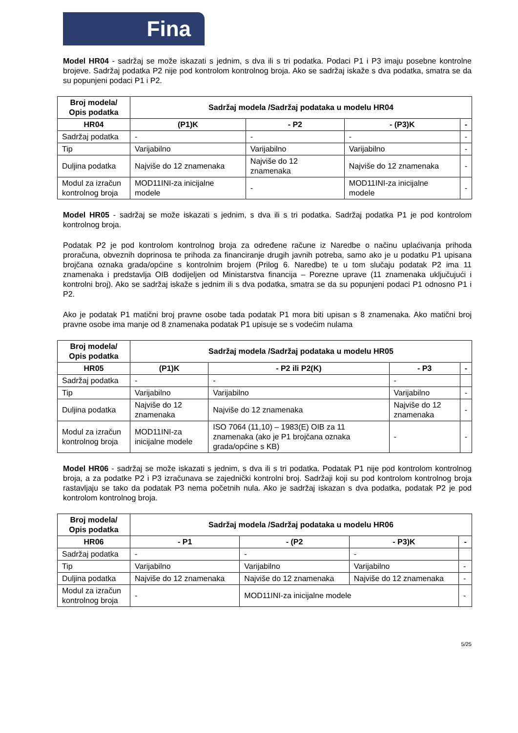Fina
Model HR04 - sadržaj se može iskazati s jednim, s dva ili s tri podatka. Podaci P1 i P3 imaju posebne kontrolne brojeve. Sadržaj podatka P2 nije pod kontrolom kontrolnog broja. Ako se sadržaj iskaže s dva podatka, smatra se da su popunjeni podaci P1 i P2.
| Broj modela/ Opis podatka | Sadržaj modela /Sadržaj podataka u modelu HR04 | | | |
| --- | --- | --- | --- | --- |
| HR04 | (P1)K | - P2 | - (P3)K | - |
| Sadržaj podatka | - | - | - | - |
| Tip | Varijabilno | Varijabilno | Varijabilno | - |
| Duljina podatka | Najviše do 12 znamenaka | Najviše do 12 znamenaka | Najviše do 12 znamenaka | - |
| Modul za izračun kontrolnog broja | MOD11INI-za inicijalne modele | - | MOD11INI-za inicijalne modele | - |
Model HR05 - sadržaj se može iskazati s jednim, s dva ili s tri podatka. Sadržaj podatka P1 je pod kontrolom kontrolnog broja.
Podatak P2 je pod kontrolom kontrolnog broja za određene račune iz Naredbe o načinu uplaćivanja prihoda proračuna, obveznih doprinosa te prihoda za financiranje drugih javnih potreba, samo ako je u podatku P1 upisana brojčana oznaka grada/općine s kontrolnim brojem (Prilog 6. Naredbe) te u tom slučaju podatak P2 ima 11 znamenaka i predstavlja OIB dodijeljen od Ministarstva financija – Porezne uprave (11 znamenaka uključujući i kontrolni broj). Ako se sadržaj iskaže s jednim ili s dva podatka, smatra se da su popunjeni podaci P1 odnosno P1 i P2.
Ako je podatak P1 matični broj pravne osobe tada podatak P1 mora biti upisan s 8 znamenaka. Ako matični broj pravne osobe ima manje od 8 znamenaka podatak P1 upisuje se s vodećim nulama
| Broj modela/ Opis podatka | Sadržaj modela /Sadržaj podataka u modelu HR05 | | | |
| --- | --- | --- | --- | --- |
| HR05 | (P1)K | - P2 ili P2(K) | - P3 | - |
| Sadržaj podatka | - | - | - | |
| Tip | Varijabilno | Varijabilno | Varijabilno | - |
| Duljina podatka | Najviše do 12 znamenaka | Najviše do 12 znamenaka | Najviše do 12 znamenaka | - |
| Modul za izračun kontrolnog broja | MOD11INI-za inicijalne modele | ISO 7064 (11,10) – 1983(E) OIB za 11 znamenaka (ako je P1 brojčana oznaka grada/općine s KB) | - | - |
Model HR06 - sadržaj se može iskazati s jednim, s dva ili s tri podatka. Podatak P1 nije pod kontrolom kontrolnog broja, a za podatke P2 i P3 izračunava se zajednički kontrolni broj. Sadržaji koji su pod kontrolom kontrolnog broja rastavljaju se tako da podatak P3 nema početnih nula. Ako je sadržaj iskazan s dva podatka, podatak P2 je pod kontrolom kontrolnog broja.
| Broj modela/ Opis podatka | Sadržaj modela /Sadržaj podataka u modelu HR06 | | | |
| --- | --- | --- | --- | --- |
| HR06 | - P1 | - (P2 | - P3)K | - |
| Sadržaj podatka | - | - | - | |
| Tip | Varijabilno | Varijabilno | Varijabilno | - |
| Duljina podatka | Najviše do 12 znamenaka | Najviše do 12 znamenaka | Najviše do 12 znamenaka | - |
| Modul za izračun kontrolnog broja | - | MOD11INI-za inicijalne modele | | - |
5/25